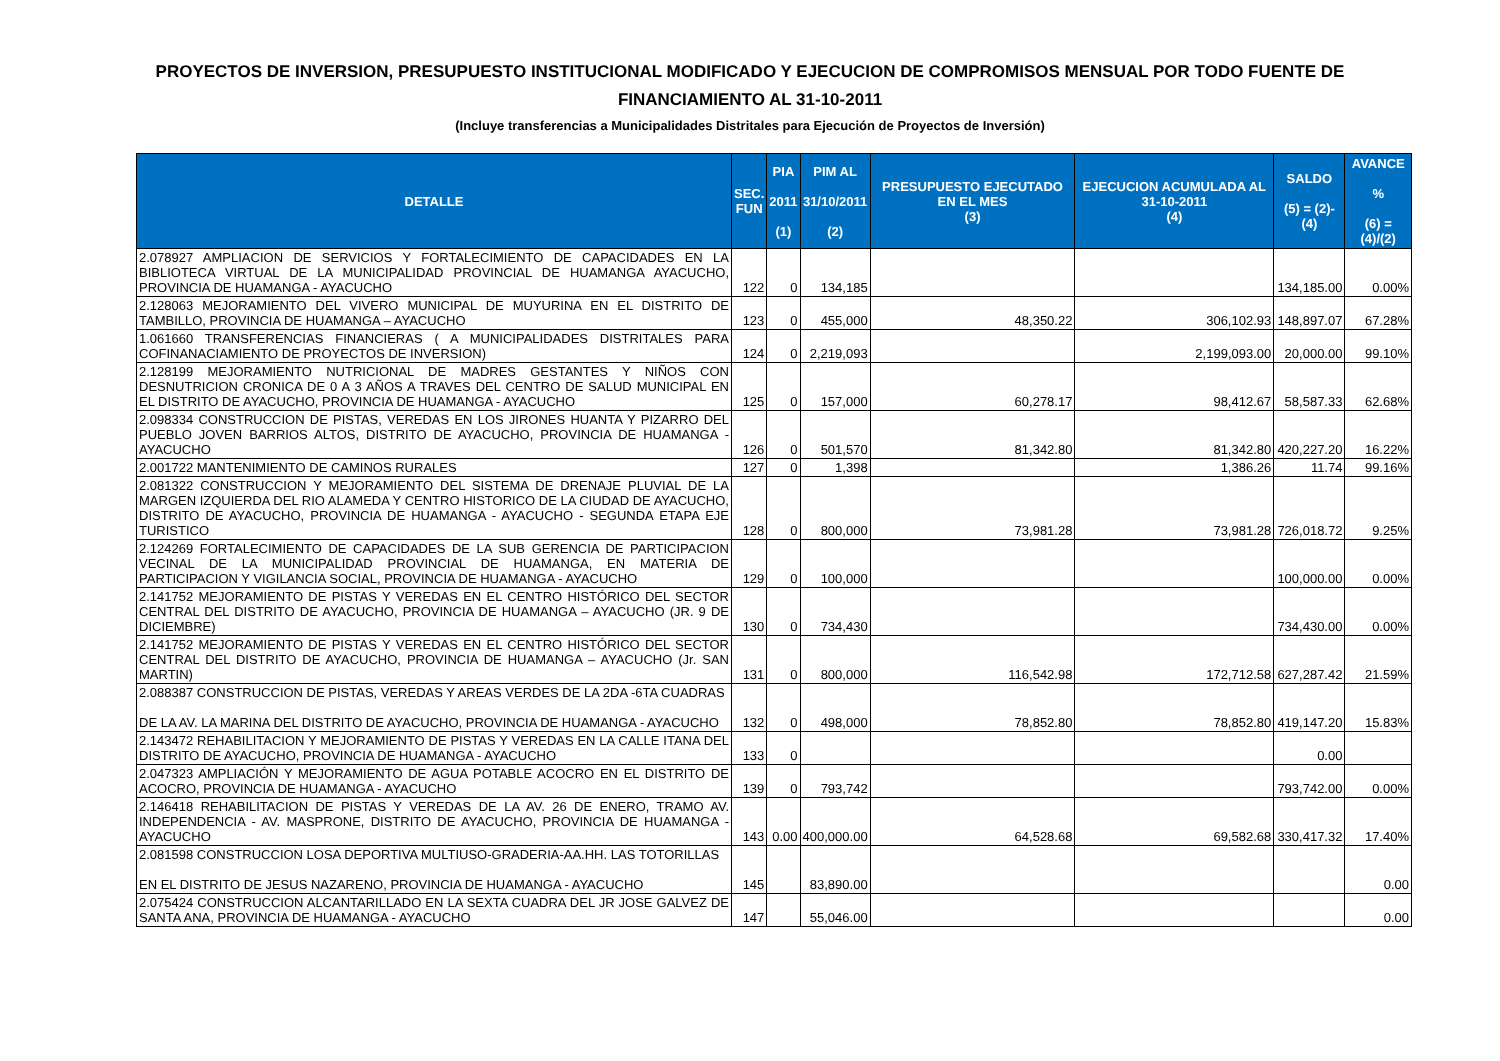PROYECTOS DE INVERSION, PRESUPUESTO INSTITUCIONAL MODIFICADO Y EJECUCION DE COMPROMISOS MENSUAL POR TODO FUENTE DE FINANCIAMIENTO AL 31-10-2011
(Incluye transferencias a Municipalidades Distritales para Ejecución de Proyectos de Inversión)
| DETALLE | SEC. FUN | PIA 2011 (1) | PIM AL 31/10/2011 (2) | PRESUPUESTO EJECUTADO EN EL MES (3) | EJECUCION ACUMULADA AL 31-10-2011 (4) | SALDO (5) = (2)-(4) | AVANCE % (6) = (4)/(2) |
| --- | --- | --- | --- | --- | --- | --- | --- |
| 2.078927 AMPLIACION DE SERVICIOS Y FORTALECIMIENTO DE CAPACIDADES EN LA BIBLIOTECA VIRTUAL DE LA MUNICIPALIDAD PROVINCIAL DE HUAMANGA AYACUCHO, PROVINCIA DE HUAMANGA - AYACUCHO | 122 | 0 | 134,185 | | | 134,185.00 | 0.00% |
| 2.128063 MEJORAMIENTO DEL VIVERO MUNICIPAL DE MUYURINA EN EL DISTRITO DE TAMBILLO, PROVINCIA DE HUAMANGA – AYACUCHO | 123 | 0 | 455,000 | 48,350.22 | 306,102.93 | 148,897.07 | 67.28% |
| 1.061660 TRANSFERENCIAS FINANCIERAS ( A MUNICIPALIDADES DISTRITALES PARA COFINANACIAMIENTO DE PROYECTOS DE INVERSION) | 124 | 0 | 2,219,093 | | 2,199,093.00 | 20,000.00 | 99.10% |
| 2.128199 MEJORAMIENTO NUTRICIONAL DE MADRES GESTANTES Y NIÑOS CON DESNUTRICION CRONICA DE 0 A 3 AÑOS A TRAVES DEL CENTRO DE SALUD MUNICIPAL EN EL DISTRITO DE AYACUCHO, PROVINCIA DE HUAMANGA - AYACUCHO | 125 | 0 | 157,000 | 60,278.17 | 98,412.67 | 58,587.33 | 62.68% |
| 2.098334 CONSTRUCCION DE PISTAS, VEREDAS EN LOS JIRONES HUANTA Y PIZARRO DEL PUEBLO JOVEN BARRIOS ALTOS, DISTRITO DE AYACUCHO, PROVINCIA DE HUAMANGA - AYACUCHO | 126 | 0 | 501,570 | 81,342.80 | 81,342.80 | 420,227.20 | 16.22% |
| 2.001722 MANTENIMIENTO DE CAMINOS RURALES | 127 | 0 | 1,398 | | 1,386.26 | 11.74 | 99.16% |
| 2.081322 CONSTRUCCION Y MEJORAMIENTO DEL SISTEMA DE DRENAJE PLUVIAL DE LA MARGEN IZQUIERDA DEL RIO ALAMEDA Y CENTRO HISTORICO DE LA CIUDAD DE AYACUCHO, DISTRITO DE AYACUCHO, PROVINCIA DE HUAMANGA - AYACUCHO - SEGUNDA ETAPA EJE TURISTICO | 128 | 0 | 800,000 | 73,981.28 | 73,981.28 | 726,018.72 | 9.25% |
| 2.124269 FORTALECIMIENTO DE CAPACIDADES DE LA SUB GERENCIA DE PARTICIPACION VECINAL DE LA MUNICIPALIDAD PROVINCIAL DE HUAMANGA, EN MATERIA DE PARTICIPACION Y VIGILANCIA SOCIAL, PROVINCIA DE HUAMANGA - AYACUCHO | 129 | 0 | 100,000 | | | 100,000.00 | 0.00% |
| 2.141752 MEJORAMIENTO DE PISTAS Y VEREDAS EN EL CENTRO HISTÓRICO DEL SECTOR CENTRAL DEL DISTRITO DE AYACUCHO, PROVINCIA DE HUAMANGA – AYACUCHO (JR. 9 DE DICIEMBRE) | 130 | 0 | 734,430 | | | 734,430.00 | 0.00% |
| 2.141752 MEJORAMIENTO DE PISTAS Y VEREDAS EN EL CENTRO HISTÓRICO DEL SECTOR CENTRAL DEL DISTRITO DE AYACUCHO, PROVINCIA DE HUAMANGA – AYACUCHO (Jr. SAN MARTIN) | 131 | 0 | 800,000 | 116,542.98 | 172,712.58 | 627,287.42 | 21.59% |
| 2.088387 CONSTRUCCION DE PISTAS, VEREDAS Y AREAS VERDES DE LA 2DA -6TA CUADRAS DE LA AV. LA MARINA DEL DISTRITO DE AYACUCHO, PROVINCIA DE HUAMANGA - AYACUCHO | 132 | 0 | 498,000 | 78,852.80 | 78,852.80 | 419,147.20 | 15.83% |
| 2.143472 REHABILITACION Y MEJORAMIENTO DE PISTAS Y VEREDAS EN LA CALLE ITANA DEL DISTRITO DE AYACUCHO, PROVINCIA DE HUAMANGA - AYACUCHO | 133 | 0 | | | | 0.00 | |
| 2.047323 AMPLIACIÓN Y MEJORAMIENTO DE AGUA POTABLE ACOCRO EN EL DISTRITO DE ACOCRO, PROVINCIA DE HUAMANGA - AYACUCHO | 139 | 0 | 793,742 | | | 793,742.00 | 0.00% |
| 2.146418 REHABILITACION DE PISTAS Y VEREDAS DE LA AV. 26 DE ENERO, TRAMO AV. INDEPENDENCIA - AV. MASPRONE, DISTRITO DE AYACUCHO, PROVINCIA DE HUAMANGA - AYACUCHO | 143 | 0.00 | 400,000.00 | 64,528.68 | 69,582.68 | 330,417.32 | 17.40% |
| 2.081598 CONSTRUCCION LOSA DEPORTIVA MULTIUSO-GRADERIA-AA.HH. LAS TOTORILLAS EN EL DISTRITO DE JESUS NAZARENO, PROVINCIA DE HUAMANGA - AYACUCHO | 145 | | 83,890.00 | | | | 0.00 |
| 2.075424 CONSTRUCCION ALCANTARILLADO EN LA SEXTA CUADRA DEL JR JOSE GALVEZ DE SANTA ANA, PROVINCIA DE HUAMANGA - AYACUCHO | 147 | | 55,046.00 | | | | 0.00 |